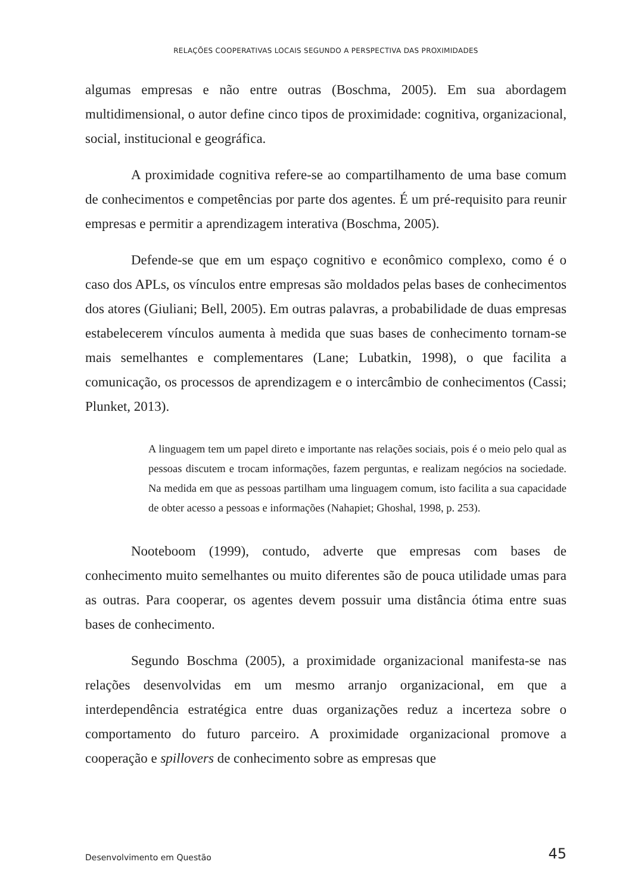RELAÇÕES COOPERATIVAS LOCAIS SEGUNDO A PERSPECTIVA DAS PROXIMIDADES
algumas empresas e não entre outras (Boschma, 2005). Em sua abordagem multidimensional, o autor define cinco tipos de proximidade: cognitiva, organizacional, social, institucional e geográfica.
A proximidade cognitiva refere-se ao compartilhamento de uma base comum de conhecimentos e competências por parte dos agentes. É um pré-requisito para reunir empresas e permitir a aprendizagem interativa (Boschma, 2005).
Defende-se que em um espaço cognitivo e econômico complexo, como é o caso dos APLs, os vínculos entre empresas são moldados pelas bases de conhecimentos dos atores (Giuliani; Bell, 2005). Em outras palavras, a probabilidade de duas empresas estabelecerem vínculos aumenta à medida que suas bases de conhecimento tornam-se mais semelhantes e complementares (Lane; Lubatkin, 1998), o que facilita a comunicação, os processos de aprendizagem e o intercâmbio de conhecimentos (Cassi; Plunket, 2013).
A linguagem tem um papel direto e importante nas relações sociais, pois é o meio pelo qual as pessoas discutem e trocam informações, fazem perguntas, e realizam negócios na sociedade. Na medida em que as pessoas partilham uma linguagem comum, isto facilita a sua capacidade de obter acesso a pessoas e informações (Nahapiet; Ghoshal, 1998, p. 253).
Nooteboom (1999), contudo, adverte que empresas com bases de conhecimento muito semelhantes ou muito diferentes são de pouca utilidade umas para as outras. Para cooperar, os agentes devem possuir uma distância ótima entre suas bases de conhecimento.
Segundo Boschma (2005), a proximidade organizacional manifesta-se nas relações desenvolvidas em um mesmo arranjo organizacional, em que a interdependência estratégica entre duas organizações reduz a incerteza sobre o comportamento do futuro parceiro. A proximidade organizacional promove a cooperação e spillovers de conhecimento sobre as empresas que
Desenvolvimento em Questão 45